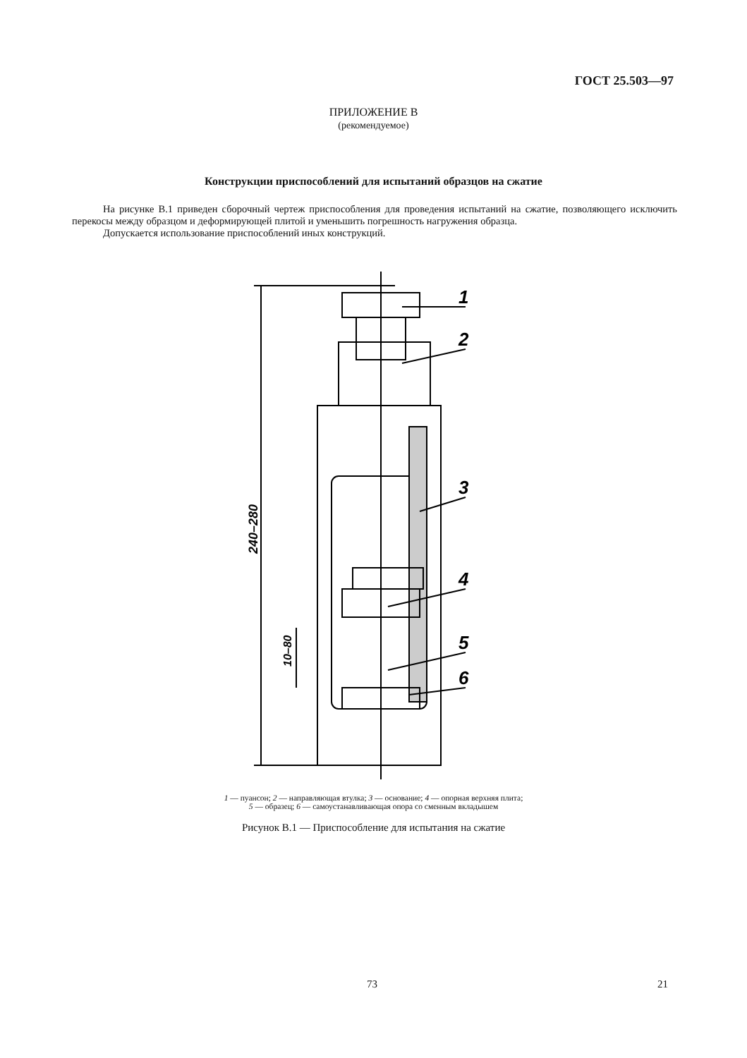ГОСТ 25.503—97
ПРИЛОЖЕНИЕ В
(рекомендуемое)
Конструкции приспособлений для испытаний образцов на сжатие
На рисунке В.1 приведен сборочный чертеж приспособления для проведения испытаний на сжатие, позволяющего исключить перекосы между образцом и деформирующей плитой и уменьшить погрешность нагружения образца.
Допускается использование приспособлений иных конструкций.
1
2
3
4
5
6
240–280
10–80
1 — пуансон; 2 — направляющая втулка; 3 — основание; 4 — опорная верхняя плита;
5 — образец; 6 — самоустанавливающая опора со сменным вкладышем
Рисунок В.1 — Приспособление для испытания на сжатие
73 21